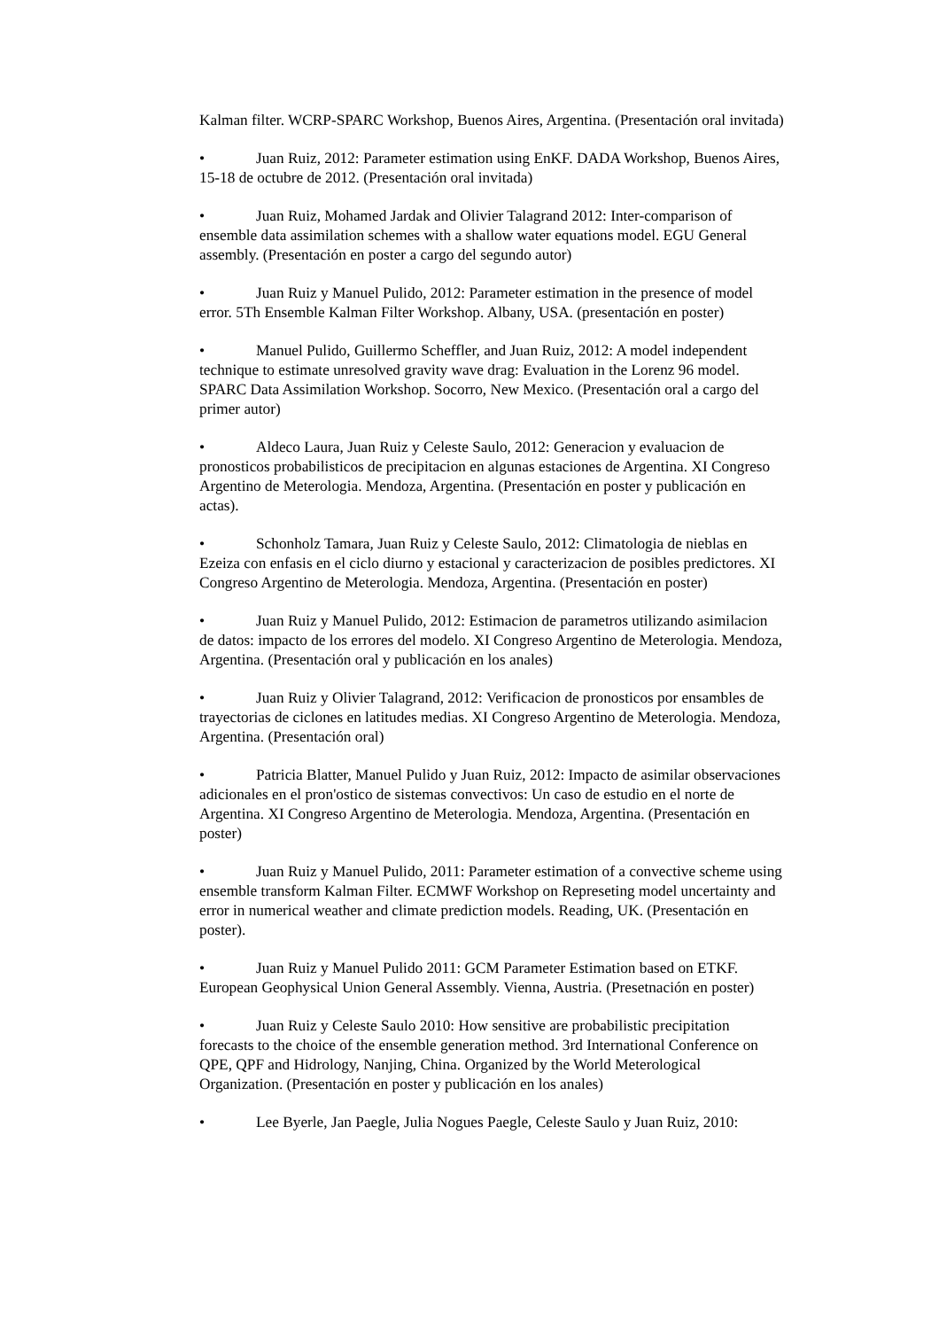Kalman filter. WCRP-SPARC Workshop, Buenos Aires, Argentina. (Presentación oral invitada)
• Juan Ruiz, 2012: Parameter estimation using EnKF. DADA Workshop, Buenos Aires, 15-18 de octubre de 2012. (Presentación oral invitada)
• Juan Ruiz, Mohamed Jardak and Olivier Talagrand 2012: Inter-comparison of ensemble data assimilation schemes with a shallow water equations model. EGU General assembly. (Presentación en poster a cargo del segundo autor)
• Juan Ruiz y Manuel Pulido, 2012: Parameter estimation in the presence of model error. 5Th Ensemble Kalman Filter Workshop. Albany, USA. (presentación en poster)
• Manuel Pulido, Guillermo Scheffler, and Juan Ruiz, 2012: A model independent technique to estimate unresolved gravity wave drag: Evaluation in the Lorenz 96 model. SPARC Data Assimilation Workshop. Socorro, New Mexico. (Presentación oral a cargo del primer autor)
• Aldeco Laura, Juan Ruiz y Celeste Saulo, 2012: Generacion y evaluacion de pronosticos probabilisticos de precipitacion en algunas estaciones de Argentina. XI Congreso Argentino de Meterologia. Mendoza, Argentina. (Presentación en poster y publicación en actas).
• Schonholz Tamara, Juan Ruiz y Celeste Saulo, 2012: Climatologia de nieblas en Ezeiza con enfasis en el ciclo diurno y estacional y caracterizacion de posibles predictores. XI Congreso Argentino de Meterologia. Mendoza, Argentina. (Presentación en poster)
• Juan Ruiz y Manuel Pulido, 2012: Estimacion de parametros utilizando asimilacion de datos: impacto de los errores del modelo. XI Congreso Argentino de Meterologia. Mendoza, Argentina. (Presentación oral y publicación en los anales)
• Juan Ruiz y Olivier Talagrand, 2012: Verificacion de pronosticos por ensambles de trayectorias de ciclones en latitudes medias. XI Congreso Argentino de Meterologia. Mendoza, Argentina. (Presentación oral)
• Patricia Blatter, Manuel Pulido y Juan Ruiz, 2012: Impacto de asimilar observaciones adicionales en el pron'ostico de sistemas convectivos: Un caso de estudio en el norte de Argentina. XI Congreso Argentino de Meterologia. Mendoza, Argentina. (Presentación en poster)
• Juan Ruiz y Manuel Pulido, 2011: Parameter estimation of a convective scheme using ensemble transform Kalman Filter. ECMWF Workshop on Represeting model uncertainty and error in numerical weather and climate prediction models. Reading, UK. (Presentación en poster).
• Juan Ruiz y Manuel Pulido 2011: GCM Parameter Estimation based on ETKF. European Geophysical Union General Assembly. Vienna, Austria. (Presetnación en poster)
• Juan Ruiz y Celeste Saulo 2010: How sensitive are probabilistic precipitation forecasts to the choice of the ensemble generation method. 3rd International Conference on QPE, QPF and Hidrology, Nanjing, China. Organized by the World Meterological Organization. (Presentación en poster y publicación en los anales)
• Lee Byerle, Jan Paegle, Julia Nogues Paegle, Celeste Saulo y Juan Ruiz, 2010: